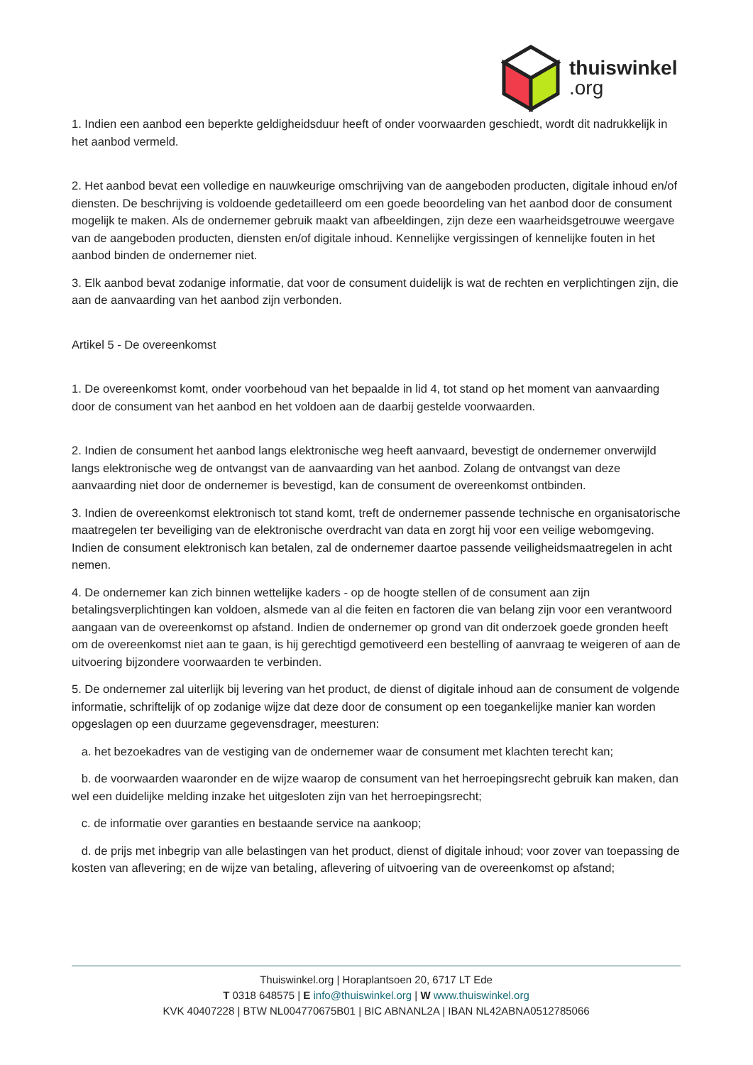thuiswinkel.org
1. Indien een aanbod een beperkte geldigheidsduur heeft of onder voorwaarden geschiedt, wordt dit nadrukkelijk in het aanbod vermeld.
2. Het aanbod bevat een volledige en nauwkeurige omschrijving van de aangeboden producten, digitale inhoud en/of diensten. De beschrijving is voldoende gedetailleerd om een goede beoordeling van het aanbod door de consument mogelijk te maken. Als de ondernemer gebruik maakt van afbeeldingen, zijn deze een waarheidsgetrouwe weergave van de aangeboden producten, diensten en/of digitale inhoud. Kennelijke vergissingen of kennelijke fouten in het aanbod binden de ondernemer niet.
3. Elk aanbod bevat zodanige informatie, dat voor de consument duidelijk is wat de rechten en verplichtingen zijn, die aan de aanvaarding van het aanbod zijn verbonden.
Artikel 5 - De overeenkomst
1. De overeenkomst komt, onder voorbehoud van het bepaalde in lid 4, tot stand op het moment van aanvaarding door de consument van het aanbod en het voldoen aan de daarbij gestelde voorwaarden.
2. Indien de consument het aanbod langs elektronische weg heeft aanvaard, bevestigt de ondernemer onverwijld langs elektronische weg de ontvangst van de aanvaarding van het aanbod. Zolang de ontvangst van deze aanvaarding niet door de ondernemer is bevestigd, kan de consument de overeenkomst ontbinden.
3. Indien de overeenkomst elektronisch tot stand komt, treft de ondernemer passende technische en organisatorische maatregelen ter beveiliging van de elektronische overdracht van data en zorgt hij voor een veilige webomgeving. Indien de consument elektronisch kan betalen, zal de ondernemer daartoe passende veiligheidsmaatregelen in acht nemen.
4. De ondernemer kan zich binnen wettelijke kaders - op de hoogte stellen of de consument aan zijn betalingsverplichtingen kan voldoen, alsmede van al die feiten en factoren die van belang zijn voor een verantwoord aangaan van de overeenkomst op afstand. Indien de ondernemer op grond van dit onderzoek goede gronden heeft om de overeenkomst niet aan te gaan, is hij gerechtigd gemotiveerd een bestelling of aanvraag te weigeren of aan de uitvoering bijzondere voorwaarden te verbinden.
5. De ondernemer zal uiterlijk bij levering van het product, de dienst of digitale inhoud aan de consument de volgende informatie, schriftelijk of op zodanige wijze dat deze door de consument op een toegankelijke manier kan worden opgeslagen op een duurzame gegevensdrager, meesturen:
a. het bezoekadres van de vestiging van de ondernemer waar de consument met klachten terecht kan;
b. de voorwaarden waaronder en de wijze waarop de consument van het herroepingsrecht gebruik kan maken, dan wel een duidelijke melding inzake het uitgesloten zijn van het herroepingsrecht;
c. de informatie over garanties en bestaande service na aankoop;
d. de prijs met inbegrip van alle belastingen van het product, dienst of digitale inhoud; voor zover van toepassing de kosten van aflevering; en de wijze van betaling, aflevering of uitvoering van de overeenkomst op afstand;
Thuiswinkel.org | Horaplantsoen 20, 6717 LT Ede
T 0318 648575 | E info@thuiswinkel.org | W www.thuiswinkel.org
KVK 40407228 | BTW NL004770675B01 | BIC ABNANL2A | IBAN NL42ABNA0512785066